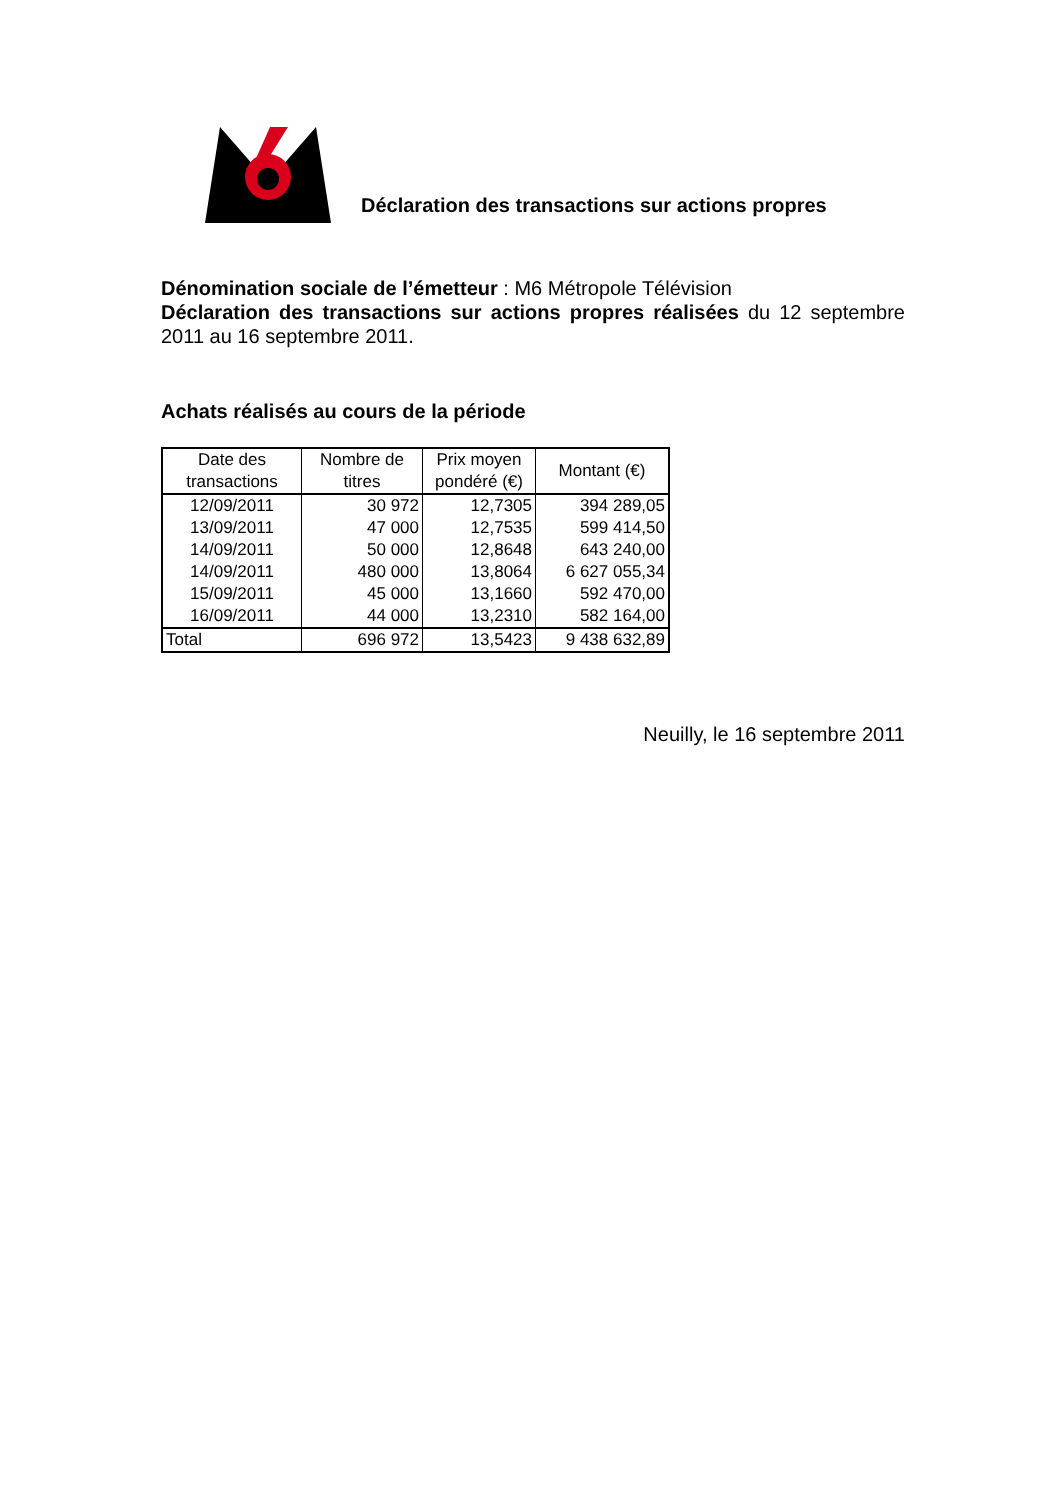Déclaration des transactions sur actions propres
Dénomination sociale de l’émetteur : M6 Métropole Télévision
Déclaration des transactions sur actions propres réalisées du 12 septembre 2011 au 16 septembre 2011.
Achats réalisés au cours de la période
| Date des transactions | Nombre de titres | Prix moyen pondéré (€) | Montant (€) |
| --- | --- | --- | --- |
| 12/09/2011 | 30 972 | 12,7305 | 394 289,05 |
| 13/09/2011 | 47 000 | 12,7535 | 599 414,50 |
| 14/09/2011 | 50 000 | 12,8648 | 643 240,00 |
| 14/09/2011 | 480 000 | 13,8064 | 6 627 055,34 |
| 15/09/2011 | 45 000 | 13,1660 | 592 470,00 |
| 16/09/2011 | 44 000 | 13,2310 | 582 164,00 |
| Total | 696 972 | 13,5423 | 9 438 632,89 |
Neuilly, le 16 septembre 2011